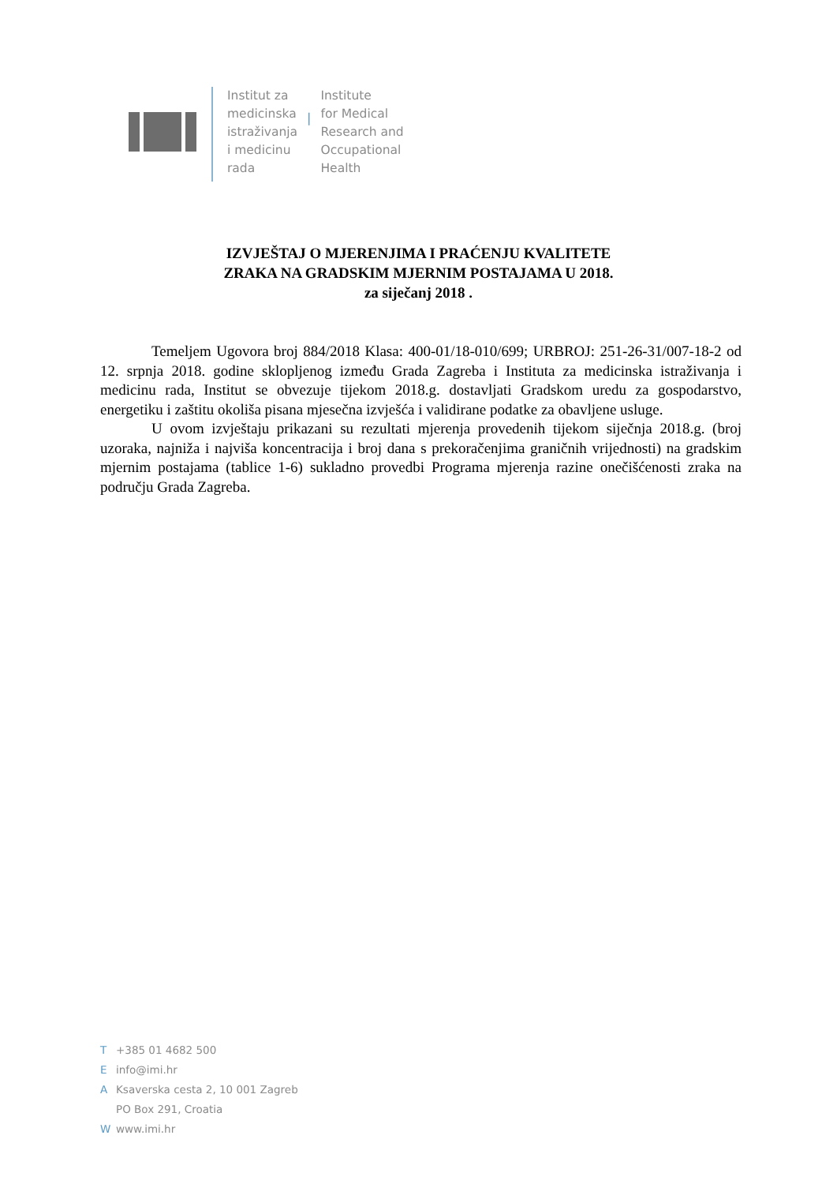Institut za
medicinska
istraživanja
i medicinu
rada
|
Institute
for Medical
Research and
Occupational
Health
IZVJEŠTAJ O MJERENJIMA I PRAĆENJU KVALITETE
ZRAKA NA GRADSKIM MJERNIM POSTAJAMA U 2018.
za siječanj 2018 .
Temeljem Ugovora broj 884/2018 Klasa: 400-01/18-010/699; URBROJ: 251-26-31/007-18-2 od 12. srpnja 2018. godine sklopljenog između Grada Zagreba i Instituta za medicinska istraživanja i medicinu rada, Institut se obvezuje tijekom 2018.g. dostavljati Gradskom uredu za gospodarstvo, energetiku i zaštitu okoliša pisana mjesečna izvješća i validirane podatke za obavljene usluge.
U ovom izvještaju prikazani su rezultati mjerenja provedenih tijekom siječnja 2018.g. (broj uzoraka, najniža i najviša koncentracija i broj dana s prekoračenjima graničnih vrijednosti) na gradskim mjernim postajama (tablice 1-6) sukladno provedbi Programa mjerenja razine onečišćenosti zraka na području Grada Zagreba.
T +385 01 4682 500
Einfo@imi.hr
A Ksaverska cesta 2, 10 001 Zagreb
PO Box 291, Croatia
Wwww.imi.hr